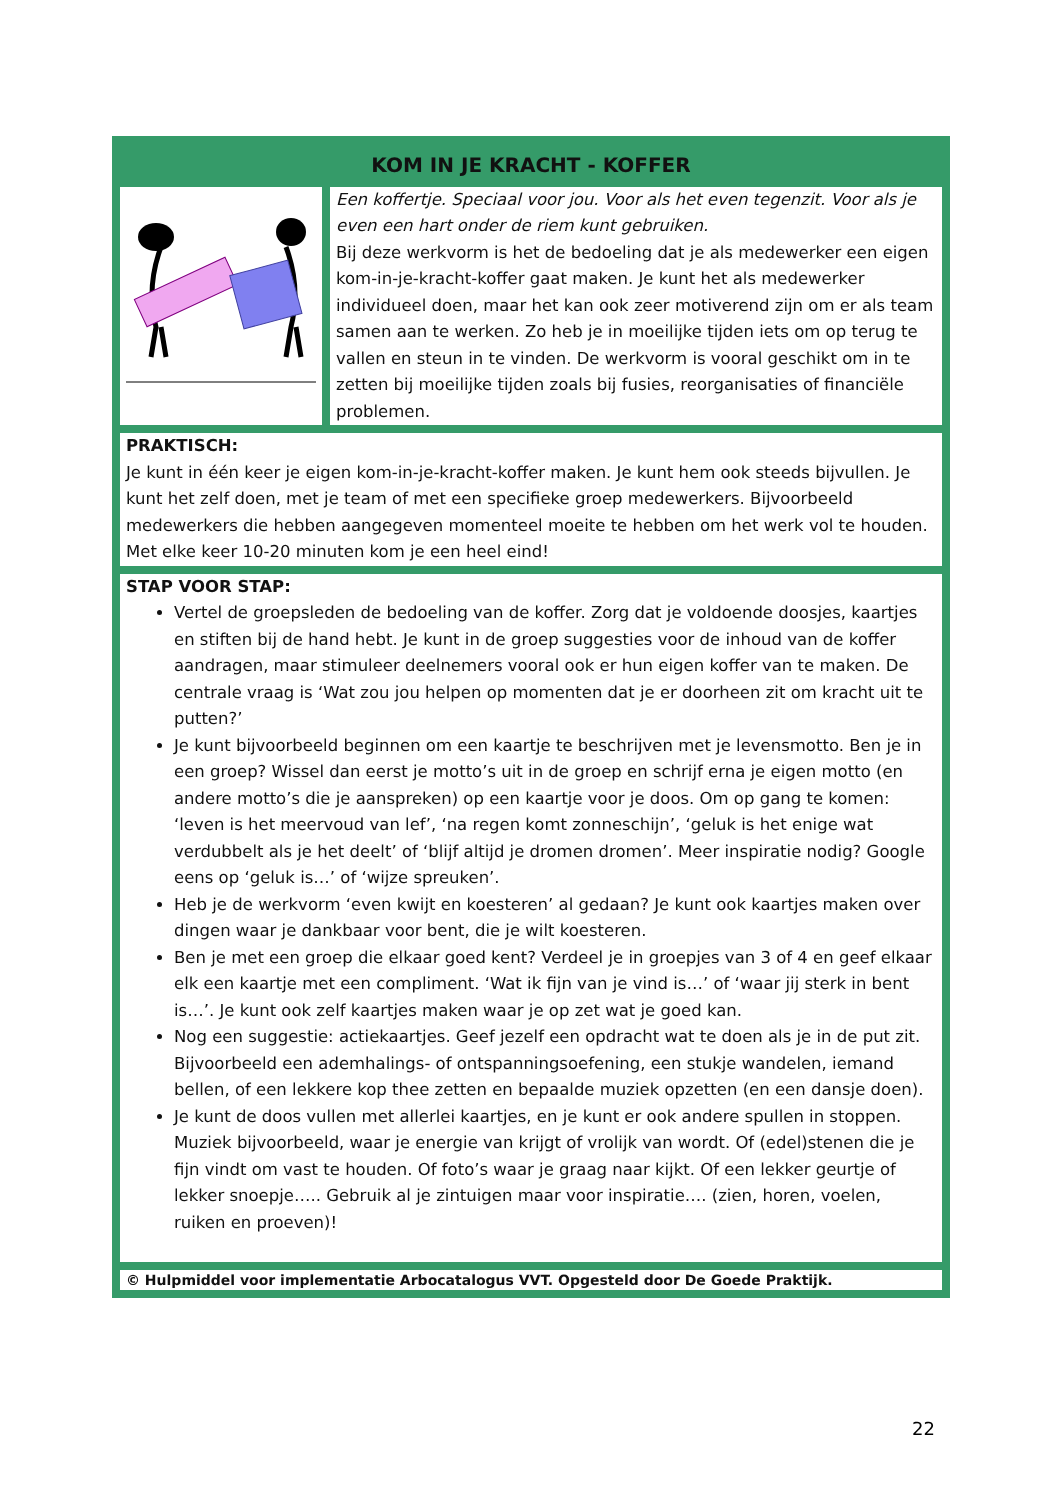| KOM IN JE KRACHT - KOFFER | |
| --- | --- |
| | Een koffertje. Speciaal voor jou. Voor als het even tegenzit. Voor als je even een hart onder de riem kunt gebruiken. Bij deze werkvorm is het de bedoeling dat je als medewerker een eigen kom-in-je-kracht-koffer gaat maken. Je kunt het als medewerker individueel doen, maar het kan ook zeer motiverend zijn om er als team samen aan te werken. Zo heb je in moeilijke tijden iets om op terug te vallen en steun in te vinden. De werkvorm is vooral geschikt om in te zetten bij moeilijke tijden zoals bij fusies, reorganisaties of financiële problemen. |
| PRAKTISCH: Je kunt in één keer je eigen kom-in-je-kracht-koffer maken. Je kunt hem ook steeds bijvullen. Je kunt het zelf doen, met je team of met een specifieke groep medewerkers. Bijvoorbeeld medewerkers die hebben aangegeven momenteel moeite te hebben om het werk vol te houden. Met elke keer 10-20 minuten kom je een heel eind! | |
| STAP VOOR STAP: Vertel de groepsleden de bedoeling van de koffer. Zorg dat je voldoende doosjes, kaartjes en stiften bij de hand hebt. Je kunt in de groep suggesties voor de inhoud van de koffer aandragen, maar stimuleer deelnemers vooral ook er hun eigen koffer van te maken. De centrale vraag is ‘Wat zou jou helpen op momenten dat je er doorheen zit om kracht uit te putten?’ Je kunt bijvoorbeeld beginnen om een kaartje te beschrijven met je levensmotto. Ben je in een groep? Wissel dan eerst je motto’s uit in de groep en schrijf erna je eigen motto (en andere motto’s die je aanspreken) op een kaartje voor je doos. Om op gang te komen: ‘leven is het meervoud van lef’, ‘na regen komt zonneschijn’, ‘geluk is het enige wat verdubbelt als je het deelt’ of ‘blijf altijd je dromen dromen’. Meer inspiratie nodig? Google eens op ‘geluk is…’ of ‘wijze spreuken’. Heb je de werkvorm ‘even kwijt en koesteren’ al gedaan? Je kunt ook kaartjes maken over dingen waar je dankbaar voor bent, die je wilt koesteren. Ben je met een groep die elkaar goed kent? Verdeel je in groepjes van 3 of 4 en geef elkaar elk een kaartje met een compliment. ‘Wat ik fijn van je vind is…’ of ‘waar jij sterk in bent is…’. Je kunt ook zelf kaartjes maken waar je op zet wat je goed kan. Nog een suggestie: actiekaartjes. Geef jezelf een opdracht wat te doen als je in de put zit. Bijvoorbeeld een ademhalings- of ontspanningsoefening, een stukje wandelen, iemand bellen, of een lekkere kop thee zetten en bepaalde muziek opzetten (en een dansje doen). Je kunt de doos vullen met allerlei kaartjes, en je kunt er ook andere spullen in stoppen. Muziek bijvoorbeeld, waar je energie van krijgt of vrolijk van wordt. Of (edel)stenen die je fijn vindt om vast te houden. Of foto’s waar je graag naar kijkt. Of een lekker geurtje of lekker snoepje….. Gebruik al je zintuigen maar voor inspiratie…. (zien, horen, voelen, ruiken en proeven)! | |
| © Hulpmiddel voor implementatie Arbocatalogus VVT. Opgesteld door De Goede Praktijk. | |
22